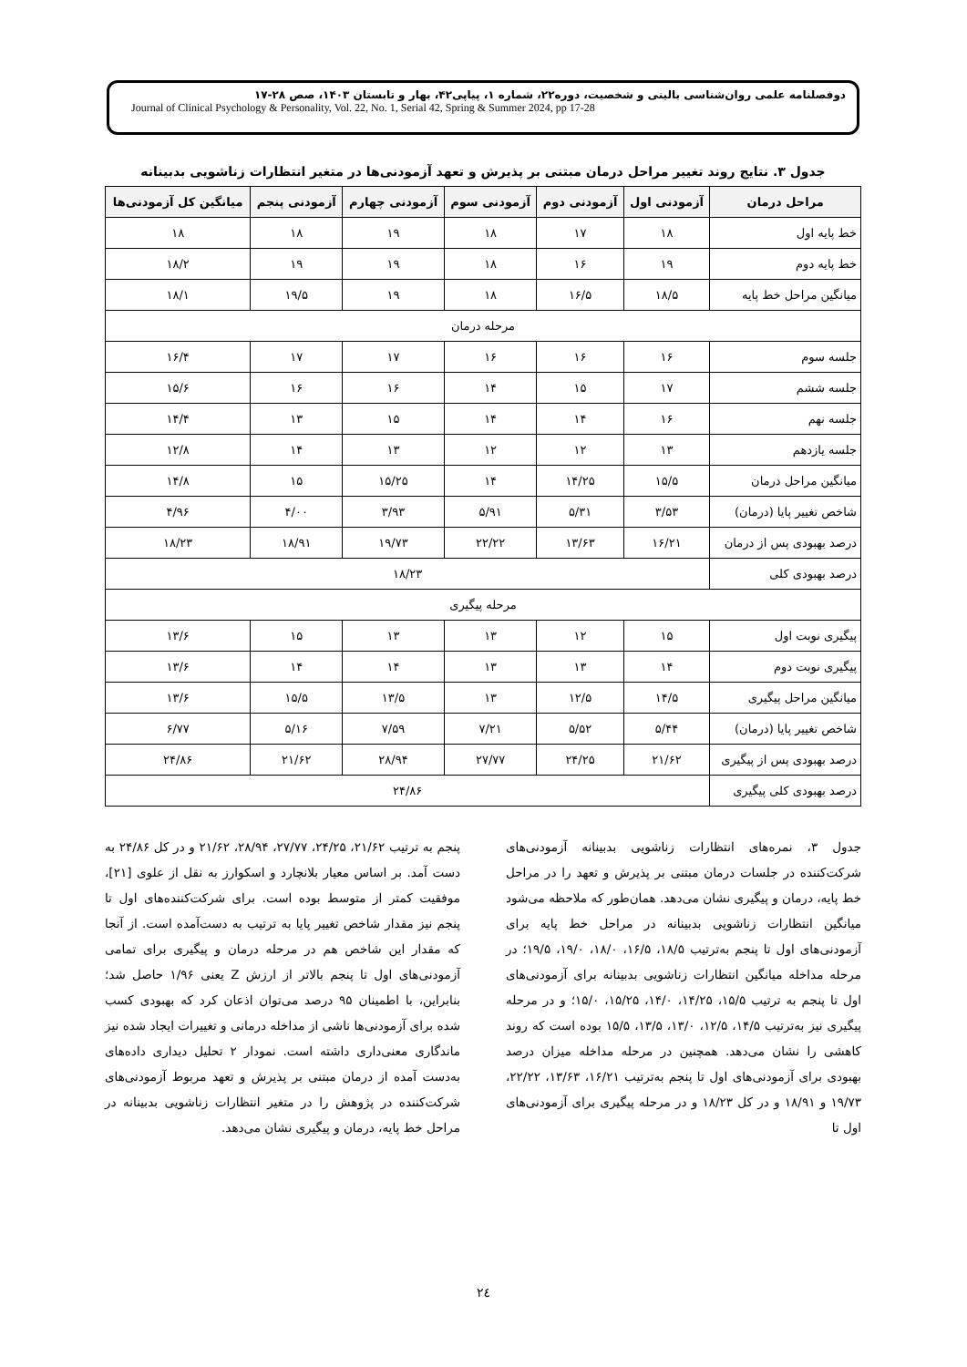دوفصلنامه علمی روان‌شناسی بالینی و شخصیت، دوره۲۲، شماره ۱، پیاپی۴۲، بهار و تابستان ۱۴۰۳، صص ۲۸-۱۷
Journal of Clinical Psychology & Personality, Vol. 22, No. 1, Serial 42, Spring & Summer 2024, pp 17-28
جدول ۳. نتایج روند تغییر مراحل درمان مبتنی بر پذیرش و تعهد آزمودنی‌ها در متغیر انتظارات زناشویی بدبینانه
| مراحل درمان | آزمودنی اول | آزمودنی دوم | آزمودنی سوم | آزمودنی چهارم | آزمودنی پنجم | میانگین کل آزمودنی‌ها |
| --- | --- | --- | --- | --- | --- | --- |
| خط پایه اول | ۱۸ | ۱۷ | ۱۸ | ۱۹ | ۱۸ | ۱۸ |
| خط پایه دوم | ۱۹ | ۱۶ | ۱۸ | ۱۹ | ۱۹ | ۱۸/۲ |
| میانگین مراحل خط پایه | ۱۸/۵ | ۱۶/۵ | ۱۸ | ۱۹ | ۱۹/۵ | ۱۸/۱ |
| مرحله درمان | | | | | | |
| جلسه سوم | ۱۶ | ۱۶ | ۱۶ | ۱۷ | ۱۷ | ۱۶/۴ |
| جلسه ششم | ۱۷ | ۱۵ | ۱۴ | ۱۶ | ۱۶ | ۱۵/۶ |
| جلسه نهم | ۱۶ | ۱۴ | ۱۴ | ۱۵ | ۱۳ | ۱۴/۴ |
| جلسه یازدهم | ۱۳ | ۱۲ | ۱۲ | ۱۳ | ۱۴ | ۱۲/۸ |
| میانگین مراحل درمان | ۱۵/۵ | ۱۴/۲۵ | ۱۴ | ۱۵/۲۵ | ۱۵ | ۱۴/۸ |
| شاخص تغییر پایا (درمان) | ۳/۵۳ | ۵/۳۱ | ۵/۹۱ | ۳/۹۳ | ۴/۰۰ | ۴/۹۶ |
| درصد بهبودی پس از درمان | ۱۶/۲۱ | ۱۳/۶۳ | ۲۲/۲۲ | ۱۹/۷۳ | ۱۸/۹۱ | ۱۸/۲۳ |
| درصد بهبودی کلی | ۱۸/۲۳ | | | | | |
| مرحله پیگیری | | | | | | |
| پیگیری نوبت اول | ۱۵ | ۱۲ | ۱۳ | ۱۳ | ۱۵ | ۱۳/۶ |
| پیگیری نوبت دوم | ۱۴ | ۱۳ | ۱۳ | ۱۴ | ۱۴ | ۱۳/۶ |
| میانگین مراحل پیگیری | ۱۴/۵ | ۱۲/۵ | ۱۳ | ۱۳/۵ | ۱۵/۵ | ۱۳/۶ |
| شاخص تغییر پایا (درمان) | ۵/۴۴ | ۵/۵۲ | ۷/۲۱ | ۷/۵۹ | ۵/۱۶ | ۶/۷۷ |
| درصد بهبودی پس از پیگیری | ۲۱/۶۲ | ۲۴/۲۵ | ۲۷/۷۷ | ۲۸/۹۴ | ۲۱/۶۲ | ۲۴/۸۶ |
| درصد بهبودی کلی پیگیری | ۲۴/۸۶ | | | | | |
جدول ۳، نمره‌های انتظارات زناشویی بدبینانه آزمودنی‌های شرکت‌کننده در جلسات درمان مبتنی بر پذیرش و تعهد را در مراحل خط پایه، درمان و پیگیری نشان می‌دهد. همان‌طور که ملاحظه می‌شود میانگین انتظارات زناشویی بدبینانه در مراحل خط پایه برای آزمودنی‌های اول تا پنجم به‌ترتیب ۱۸/۵، ۱۶/۵، ۱۸/۰، ۱۹/۰، ۱۹/۵؛ در مرحله مداخله میانگین انتظارات زناشویی بدبینانه برای آزمودنی‌های اول تا پنجم به ترتیب ۱۵/۵، ۱۴/۲۵، ۱۴/۰، ۱۵/۲۵، ۱۵/۰؛ و در مرحله پیگیری نیز به‌ترتیب ۱۴/۵، ۱۲/۵، ۱۳/۰، ۱۳/۵، ۱۵/۵ بوده است که روند کاهشی را نشان می‌دهد. همچنین در مرحله مداخله میزان درصد بهبودی برای آزمودنی‌های اول تا پنجم به‌ترتیب ۱۶/۲۱، ۱۳/۶۳، ۲۲/۲۲، ۱۹/۷۳ و ۱۸/۹۱ و در کل ۱۸/۲۳ و در مرحله پیگیری برای آزمودنی‌های اول تا
پنجم به ترتیب ۲۱/۶۲، ۲۴/۲۵، ۲۷/۷۷، ۲۸/۹۴، ۲۱/۶۲ و در کل ۲۴/۸۶ به دست آمد. بر اساس معیار بلانچارد و اسکوارز به نقل از علوی [۲۱]، موفقیت کمتر از متوسط بوده است. برای شرکت‌کننده‌های اول تا پنجم نیز مقدار شاخص تغییر پایا به ترتیب به دست‌آمده است. از آنجا که مقدار این شاخص هم در مرحله درمان و پیگیری برای تمامی آزمودنی‌های اول تا پنجم بالاتر از ارزش Z یعنی ۱/۹۶ حاصل شد؛ بنابراین، با اطمینان ۹۵ درصد می‌توان اذعان کرد که بهبودی کسب شده برای آزمودنی‌ها ناشی از مداخله درمانی و تغییرات ایجاد شده نیز ماندگاری معنی‌داری داشته است. نمودار ۲ تحلیل دیداری داده‌های به‌دست آمده از درمان مبتنی بر پذیرش و تعهد مربوط آزمودنی‌های شرکت‌کننده در پژوهش را در متغیر انتظارات زناشویی بدبینانه در مراحل خط پایه، درمان و پیگیری نشان می‌دهد.
۲٤